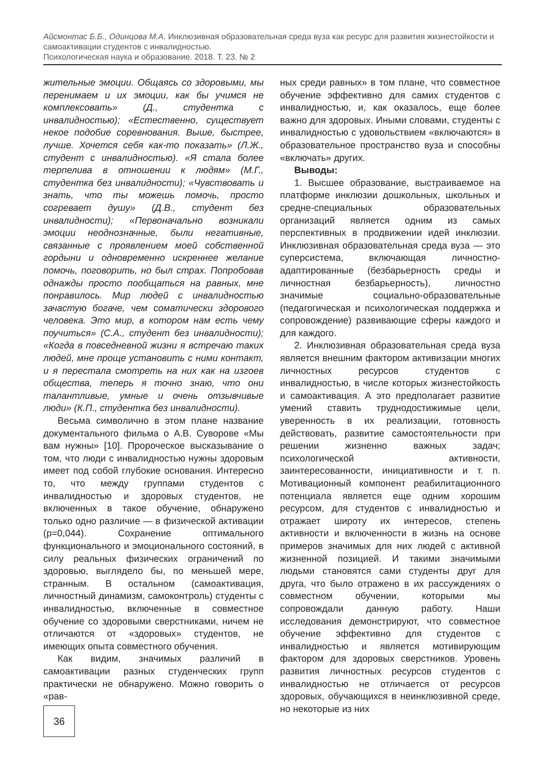Айсмонтас Б.Б., Одинцова М.А. Инклюзивная образовательная среда вуза как ресурс для развития жизнестойкости и самоактивации студентов с инвалидностью.
Психологическая наука и образование. 2018. Т. 23. № 2
жительные эмоции. Общаясь со здоровыми, мы перенимаем и их эмоции, как бы учимся не комплексовать» (Д., студентка с инвалидностью); «Естественно, существует некое подобие соревнования. Выше, быстрее, лучше. Хочется себя как-то показать» (Л.Ж., студент с инвалидностью). «Я стала более терпелива в отношении к людям» (М.Г., студентка без инвалидности); «Чувствовать и знать, что ты можешь помочь, просто согревает душу» (Д.В., студент без инвалидности); «Первоначально возникали эмоции неоднозначные, были негативные, связанные с проявлением моей собственной гордыни и одновременно искреннее желание помочь, поговорить, но был страх. Попробовав однажды просто пообщаться на равных, мне понравилось. Мир людей с инвалидностью зачастую богаче, чем соматически здорового человека. Это мир, в котором нам есть чему поучиться» (С.А., студент без инвалидности); «Когда в повседневной жизни я встречаю таких людей, мне проще установить с ними контакт, и я перестала смотреть на них как на изгоев общества, теперь я точно знаю, что они талантливые, умные и очень отзывчивые люди» (К.П., студентка без инвалидности).
Весьма символично в этом плане название документального фильма о А.В. Суворове «Мы вам нужны» [10]. Пророческое высказывание о том, что люди с инвалидностью нужны здоровым имеет под собой глубокие основания. Интересно то, что между группами студентов с инвалидностью и здоровых студентов, не включенных в такое обучение, обнаружено только одно различие — в физической активации (p=0,044). Сохранение оптимального функционального и эмоционального состояний, в силу реальных физических ограничений по здоровью, выглядело бы, по меньшей мере, странным. В остальном (самоактивация, личностный динамизм, самоконтроль) студенты с инвалидностью, включенные в совместное обучение со здоровыми сверстниками, ничем не отличаются от «здоровых» студентов, не имеющих опыта совместного обучения.
Как видим, значимых различий в самоактивации разных студенческих групп практически не обнаружено. Можно говорить о «рав-
ных среди равных» в том плане, что совместное обучение эффективно для самих студентов с инвалидностью, и, как оказалось, еще более важно для здоровых. Иными словами, студенты с инвалидностью с удовольствием «включаются» в образовательное пространство вуза и способны «включать» других.
Выводы:
1. Высшее образование, выстраиваемое на платформе инклюзии дошкольных, школьных и средне-специальных образовательных организаций является одним из самых перспективных в продвижении идей инклюзии. Инклюзивная образовательная среда вуза — это суперсистема, включающая личностно-адаптированные (безбарьерность среды и личностная безбарьерность), личностно значимые социально-образовательные (педагогическая и психологическая поддержка и сопровождение) развивающие сферы каждого и для каждого.
2. Инклюзивная образовательная среда вуза является внешним фактором активизации многих личностных ресурсов студентов с инвалидностью, в числе которых жизнестойкость и самоактивация. А это предполагает развитие умений ставить труднодостижимые цели, уверенность в их реализации, готовность действовать, развитие самостоятельности при решении жизненно важных задач; психологической активности, заинтересованности, инициативности и т. п. Мотивационный компонент реабилитационного потенциала является еще одним хорошим ресурсом, для студентов с инвалидностью и отражает широту их интересов, степень активности и включенности в жизнь на основе примеров значимых для них людей с активной жизненной позицией. И такими значимыми людьми становятся сами студенты друг для друга, что было отражено в их рассуждениях о совместном обучении, которыми мы сопровождали данную работу. Наши исследования демонстрируют, что совместное обучение эффективно для студентов с инвалидностью и является мотивирующим фактором для здоровых сверстников. Уровень развития личностных ресурсов студентов с инвалидностью не отличается от ресурсов здоровых, обучающихся в неинклюзивной среде, но некоторые из них
36